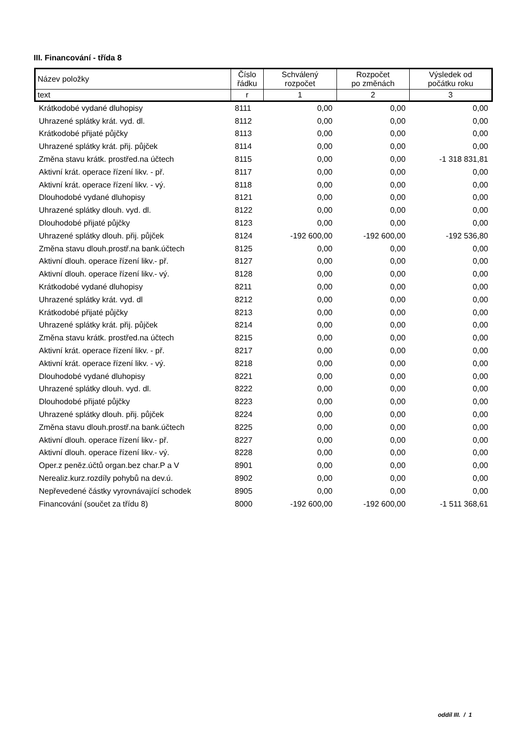III. Financování - třída 8
| Název položky | Číslo řádku | Schválený rozpočet | Rozpočet po změnách | Výsledek od počátku roku |
| --- | --- | --- | --- | --- |
| text | r | 1 | 2 | 3 |
| Krátkodobé vydané dluhopisy | 8111 | 0,00 | 0,00 | 0,00 |
| Uhrazené splátky krát. vyd. dl. | 8112 | 0,00 | 0,00 | 0,00 |
| Krátkodobé přijaté půjčky | 8113 | 0,00 | 0,00 | 0,00 |
| Uhrazené splátky krát. přij. půjček | 8114 | 0,00 | 0,00 | 0,00 |
| Změna stavu krátk. prostřed.na účtech | 8115 | 0,00 | 0,00 | -1 318 831,81 |
| Aktivní krát. operace řízení likv. - př. | 8117 | 0,00 | 0,00 | 0,00 |
| Aktivní krát. operace řízení likv. - vý. | 8118 | 0,00 | 0,00 | 0,00 |
| Dlouhodobé vydané dluhopisy | 8121 | 0,00 | 0,00 | 0,00 |
| Uhrazené splátky dlouh. vyd. dl. | 8122 | 0,00 | 0,00 | 0,00 |
| Dlouhodobé přijaté půjčky | 8123 | 0,00 | 0,00 | 0,00 |
| Uhrazené splátky dlouh. přij. půjček | 8124 | -192 600,00 | -192 600,00 | -192 536,80 |
| Změna stavu dlouh.prostř.na bank.účtech | 8125 | 0,00 | 0,00 | 0,00 |
| Aktivní dlouh. operace řízení likv.- př. | 8127 | 0,00 | 0,00 | 0,00 |
| Aktivní dlouh. operace řízení likv.- vý. | 8128 | 0,00 | 0,00 | 0,00 |
| Krátkodobé vydané dluhopisy | 8211 | 0,00 | 0,00 | 0,00 |
| Uhrazené splátky krát. vyd. dl | 8212 | 0,00 | 0,00 | 0,00 |
| Krátkodobé přijaté půjčky | 8213 | 0,00 | 0,00 | 0,00 |
| Uhrazené splátky krát. přij. půjček | 8214 | 0,00 | 0,00 | 0,00 |
| Změna stavu krátk. prostřed.na účtech | 8215 | 0,00 | 0,00 | 0,00 |
| Aktivní krát. operace řízení likv. - př. | 8217 | 0,00 | 0,00 | 0,00 |
| Aktivní krát. operace řízení likv. - vý. | 8218 | 0,00 | 0,00 | 0,00 |
| Dlouhodobé vydané dluhopisy | 8221 | 0,00 | 0,00 | 0,00 |
| Uhrazené splátky dlouh. vyd. dl. | 8222 | 0,00 | 0,00 | 0,00 |
| Dlouhodobé přijaté půjčky | 8223 | 0,00 | 0,00 | 0,00 |
| Uhrazené splátky dlouh. přij. půjček | 8224 | 0,00 | 0,00 | 0,00 |
| Změna stavu dlouh.prostř.na bank.účtech | 8225 | 0,00 | 0,00 | 0,00 |
| Aktivní dlouh. operace řízení likv.- př. | 8227 | 0,00 | 0,00 | 0,00 |
| Aktivní dlouh. operace řízení likv.- vý. | 8228 | 0,00 | 0,00 | 0,00 |
| Oper.z peněz.účtů organ.bez char.P a V | 8901 | 0,00 | 0,00 | 0,00 |
| Nerealiz.kurz.rozdíly pohybů na dev.ú. | 8902 | 0,00 | 0,00 | 0,00 |
| Nepřevedené částky vyrovnávající schodek | 8905 | 0,00 | 0,00 | 0,00 |
| Financování (součet za třídu 8) | 8000 | -192 600,00 | -192 600,00 | -1 511 368,61 |
oddíl III. / 1